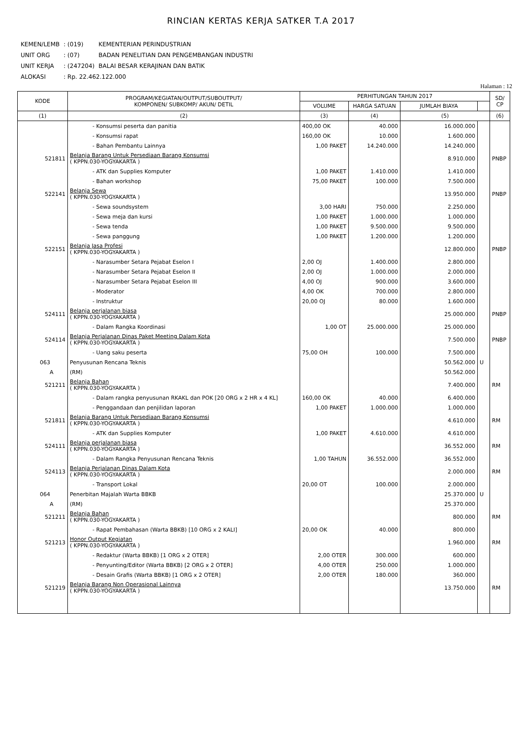RINCIAN KERTAS KERJA SATKER T.A 2017
| KEMEN/LEMB | : (019) | KEMENTERIAN PERINDUSTRIAN |
| UNIT ORG | : (07) | BADAN PENELITIAN DAN PENGEMBANGAN INDUSTRI |
| UNIT KERJA | : (247204) | BALAI BESAR KERAJINAN DAN BATIK |
| ALOKASI | : Rp. 22.462.122.000 | |
Halaman : 12
| KODE | PROGRAM/KEGIATAN/OUTPUT/SUBOUTPUT/ KOMPONEN/ SUBKOMP/ AKUN/ DETIL | PERHITUNGAN TAHUN 2017 | | | | SD/ CP |
| --- | --- | --- | --- | --- | --- | --- |
| | | VOLUME | HARGA SATUAN | JUMLAH BIAYA | | |
| (1) | (2) | (3) | (4) | (5) | | (6) |
| | - Konsumsi peserta dan panitia | 400,00 OK | 40.000 | 16.000.000 | | |
| | - Konsumsi rapat | 160,00 OK | 10.000 | 1.600.000 | | |
| | - Bahan Pembantu Lainnya | 1,00 PAKET | 14.240.000 | 14.240.000 | | |
| 521811 | Belanja Barang Untuk Persediaan Barang Konsumsi ( KPPN.030-YOGYAKARTA ) | | | 8.910.000 | | PNBP |
| | - ATK dan Supplies Komputer | 1,00 PAKET | 1.410.000 | 1.410.000 | | |
| | - Bahan workshop | 75,00 PAKET | 100.000 | 7.500.000 | | |
| 522141 | Belanja Sewa ( KPPN.030-YOGYAKARTA ) | | | 13.950.000 | | PNBP |
| | - Sewa soundsystem | 3,00 HARI | 750.000 | 2.250.000 | | |
| | - Sewa meja dan kursi | 1,00 PAKET | 1.000.000 | 1.000.000 | | |
| | - Sewa tenda | 1,00 PAKET | 9.500.000 | 9.500.000 | | |
| | - Sewa panggung | 1,00 PAKET | 1.200.000 | 1.200.000 | | |
| 522151 | Belanja Jasa Profesi ( KPPN.030-YOGYAKARTA ) | | | 12.800.000 | | PNBP |
| | - Narasumber Setara Pejabat Eselon I | 2,00 OJ | 1.400.000 | 2.800.000 | | |
| | - Narasumber Setara Pejabat Eselon II | 2,00 OJ | 1.000.000 | 2.000.000 | | |
| | - Narasumber Setara Pejabat Eselon III | 4,00 OJ | 900.000 | 3.600.000 | | |
| | - Moderator | 4,00 OK | 700.000 | 2.800.000 | | |
| | - Instruktur | 20,00 OJ | 80.000 | 1.600.000 | | |
| 524111 | Belanja perjalanan biasa ( KPPN.030-YOGYAKARTA ) | | | 25.000.000 | | PNBP |
| | - Dalam Rangka Koordinasi | 1,00 OT | 25.000.000 | 25.000.000 | | |
| 524114 | Belanja Perjalanan Dinas Paket Meeting Dalam Kota ( KPPN.030-YOGYAKARTA ) | | | 7.500.000 | | PNBP |
| | - Uang saku peserta | 75,00 OH | 100.000 | 7.500.000 | | |
| 063 | Penyusunan Rencana Teknis | | | 50.562.000 | U | |
| A | (RM) | | | 50.562.000 | | |
| 521211 | Belanja Bahan ( KPPN.030-YOGYAKARTA ) | | | 7.400.000 | | RM |
| | - Dalam rangka penyusunan RKAKL dan POK [20 ORG x 2 HR x 4 KL] | 160,00 OK | 40.000 | 6.400.000 | | |
| | - Penggandaan dan penjilidan laporan | 1,00 PAKET | 1.000.000 | 1.000.000 | | |
| 521811 | Belanja Barang Untuk Persediaan Barang Konsumsi ( KPPN.030-YOGYAKARTA ) | | | 4.610.000 | | RM |
| | - ATK dan Supplies Komputer | 1,00 PAKET | 4.610.000 | 4.610.000 | | |
| 524111 | Belanja perjalanan biasa ( KPPN.030-YOGYAKARTA ) | | | 36.552.000 | | RM |
| | - Dalam Rangka Penyusunan Rencana Teknis | 1,00 TAHUN | 36.552.000 | 36.552.000 | | |
| 524113 | Belanja Perjalanan Dinas Dalam Kota ( KPPN.030-YOGYAKARTA ) | | | 2.000.000 | | RM |
| | - Transport Lokal | 20,00 OT | 100.000 | 2.000.000 | | |
| 064 | Penerbitan Majalah Warta BBKB | | | 25.370.000 | U | |
| A | (RM) | | | 25.370.000 | | |
| 521211 | Belanja Bahan ( KPPN.030-YOGYAKARTA ) | | | 800.000 | | RM |
| | - Rapat Pembahasan (Warta BBKB) [10 ORG x 2 KALI] | 20,00 OK | 40.000 | 800.000 | | |
| 521213 | Honor Output Kegiatan ( KPPN.030-YOGYAKARTA ) | | | 1.960.000 | | RM |
| | - Redaktur (Warta BBKB) [1 ORG x 2 OTER] | 2,00 OTER | 300.000 | 600.000 | | |
| | - Penyunting/Editor (Warta BBKB) [2 ORG x 2 OTER] | 4,00 OTER | 250.000 | 1.000.000 | | |
| | - Desain Grafis (Warta BBKB) [1 ORG x 2 OTER] | 2,00 OTER | 180.000 | 360.000 | | |
| 521219 | Belanja Barang Non Operasional Lainnya ( KPPN.030-YOGYAKARTA ) | | | 13.750.000 | | RM |